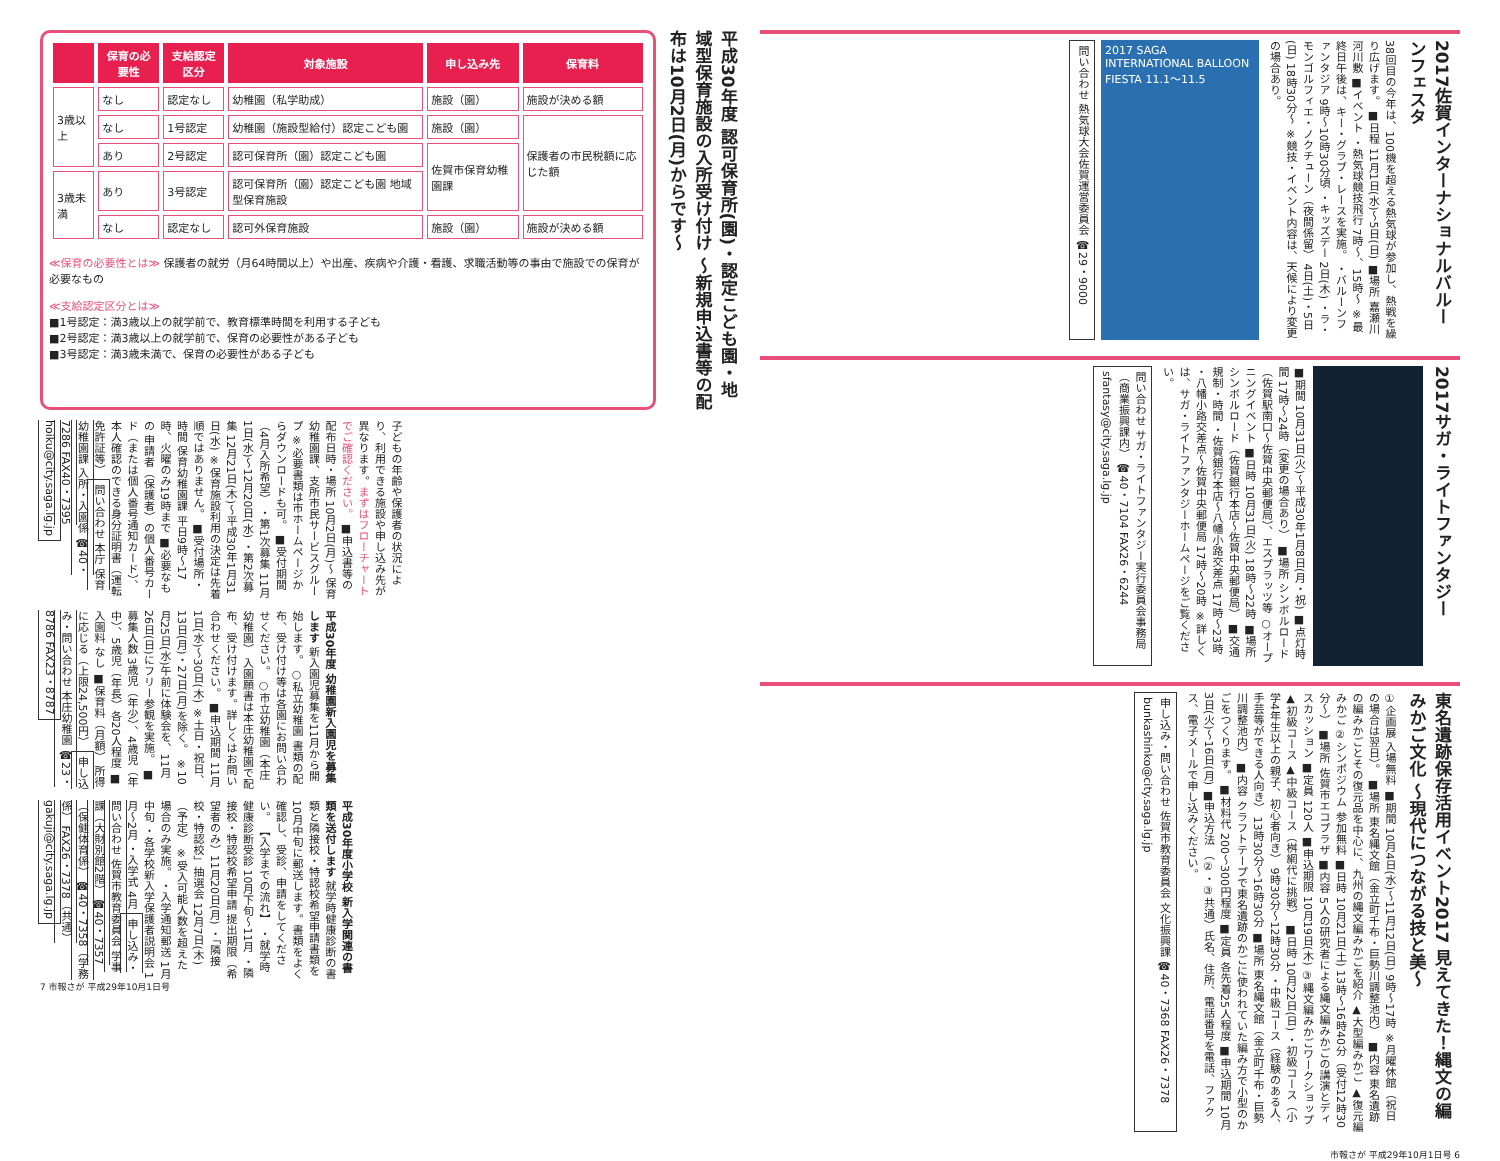平成30年度 認可保育所(園)・認定こども園・地域型保育施設の入所受け付け ～新規申込書等の配布は10月2日(月)からです～
| | 保育の必要性 | 支給認定区分 | 対象施設 | 申し込み先 | 保育料 |
| --- | --- | --- | --- | --- | --- |
| 3歳以上 | なし | 認定なし | 幼稚園（私学助成） | 施設（園） | 施設が決める額 |
| | なし | 1号認定 | 幼稚園（施設型給付）認定こども園 | 施設（園） | 保護者の市民税額に応じた額 |
| | あり | 2号認定 | 認可保育所（園）認定こども園 | 佐賀市保育幼稚園課 | |
| 3歳未満 | あり | 3号認定 | 認可保育所（園）認定こども園 地域型保育施設 | | |
| | なし | 認定なし | 認可外保育施設 | 施設（園） | 施設が決める額 |
≪保育の必要性とは≫ 保護者の就労（月64時間以上）や出産、疾病や介護・看護、求職活動等の事由で施設での保育が必要なもの
≪支給認定区分とは≫
■1号認定：満3歳以上の就学前で、教育標準時間を利用する子ども
■2号認定：満3歳以上の就学前で、保育の必要性がある子ども
■3号認定：満3歳未満で、保育の必要性がある子ども
子どもの年齢や保護者の状況により、利用できる施設や申し込み先が異なります。まずはフローチャートでご確認ください。 ■申込書等の配布日時・場所 10月2日(月)～ 保育幼稚園課、支所市民サービスグループ ※必要書類は市ホームページからダウンロードも可。 ■受付期間（4月入所希望） ・第1次募集 11月1日(水)～12月20日(水) ・第2次募集 12月21日(木)～平成30年1月31日(水) ※保育施設利用の決定は先着順ではありません。 ■受付場所・時間 保育幼稚園課 平日9時～17時、火曜のみ19時まで ■必要なもの 申請者（保護者）の個人番号カード（または個人番号通知カード）、本人確認のできる身分証明書（運転免許証等） 問い合わせ 本庁 保育幼稚園課 入所・入園係 ☎40・7286 FAX40・7395 hoiku@city.saga.lg.jp
平成30年度 幼稚園新入園児を募集します 新入園児募集を11月から開始します。 ○私立幼稚園 書類の配布、受け付け等は各園にお問い合わせください。 ○市立幼稚園（本庄幼稚園） 入園願書は本庄幼稚園で配布、受け付けます。詳しくはお問い合わせください。 ■申込期間 11月1日(水)～30日(木) ※土日・祝日、13日(月)・27日(月)を除く。 ※10月25日(水)午前に体験会を、11月26日(日)にフリー参観を実施。 ■募集人数 3歳児（年少）、4歳児（年中）、5歳児（年長）各20人程度 ■入園料 なし ■保育料（月額） 所得に応じる（上限24,500円） 申し込み・問い合わせ 本庄幼稚園 ☎23・8786 FAX23・8787
平成30年度小学校 新入学関連の書類を送付します 就学時健康診断の書類と隣接校・特認校希望申請書類を10月中旬に郵送します。書類をよく確認し、受診、申請をしてください。 【入学までの流れ】 ・就学時健康診断受診 10月下旬～11月 ・隣接校・特認校希望申請 提出期限（希望者のみ）11月20日(月) ・「隣接校・特認校」抽選会 12月7日(木)（予定） ※受入可能人数を超えた場合のみ実施。 ・入学通知郵送 1月中旬 ・各学校新入学保護者説明会 1月～2月 ・入学式 4月 申し込み・問い合わせ 佐賀市教育委員会 学事課（大財別館2階） ☎40・7357（保健体育係） ☎40・7358（学務係） FAX26・7378（共通） gakuji@city.saga.lg.jp
7 市報さが 平成29年10月1日号
2017佐賀インターナショナルバルーンフェスタ
38回目の今年は、100機を超える熱気球が参加し、熱戦を繰り広げます。 ■日程 11月1日(水)～5日(日) ■場所 嘉瀬川河川敷 ■イベント ・熱気球競技飛行 7時～、15時～ ※最終日午後は、キー・グラブ・レースを実施。 ・バルーンファンタジア 9時～10時30分頃 ・キッズデー 2日(木) ・ラ・モンゴルフィエ・ノクチューン（夜間係留） 4日(土)・5日(日) 18時30分～ ※競技・イベント内容は、天候により変更の場合あり。
2017 SAGA INTERNATIONAL BALLOON FIESTA 11.1～11.5
問い合わせ 熱気球大会佐賀運営委員会 ☎29・9000
2017サガ・ライトファンタジー
■期間 10月31日(火)～平成30年1月8日(月・祝) ■点灯時間 17時～24時（変更の場合あり） ■場所 シンボルロード（佐賀駅南口～佐賀中央郵便局）、エスプラッツ等 ○オープニングイベント ■日時 10月31日(火) 18時～22時 ■場所 シンボルロード（佐賀銀行本店～佐賀中央郵便局） ■交通規制・時間 ・佐賀銀行本店～八幡小路交差点 17時～23時 ・八幡小路交差点～佐賀中央郵便局 17時～20時 ※詳しくは、サガ・ライトファンタジーホームページをご覧ください。
問い合わせ サガ・ライトファンタジー実行委員会事務局（商業振興課内） ☎40・7104 FAX26・6244 sfantasy@city.saga.lg.jp
東名遺跡保存活用イベント2017 見えてきた！縄文の編みかご文化 ～現代につながる技と美～
①企画展 入場無料 ■期間 10月4日(水)～11月12日(日) 9時～17時 ※月曜休館（祝日の場合は翌日）。 ■場所 東名縄文館（金立町千布・巨勢川調整池内） ■内容 東名遺跡の編みかごとその復元品を中心に、九州の縄文編みかごを紹介 ▲大型編みかご ▲復元編みかご ②シンポジウム 参加無料 ■日時 10月21日(土) 13時～16時40分（受付12時30分～） ■場所 佐賀市エコプラザ ■内容 5人の研究者による縄文編みかごの講演とディスカッション ■定員 120人 ■申込期限 10月19日(木) ③縄文編みかごワークショップ ▲初級コース ▲中級コース（桝網代に挑戦） ■日時 10月22日(日) ・初級コース（小学4年生以上の親子、初心者向き） 9時30分～12時30分 ・中級コース（経験のある人、手芸等ができる人向き） 13時30分～16時30分 ■場所 東名縄文館（金立町千布・巨勢川調整池内） ■内容 クラフトテープで東名遺跡のかごに使われていた編み方で小型のかごをつくります。 ■材料代 200～300円程度 ■定員 各先着25人程度 ■申込期間 10月3日(火)～16日(月) ■申込方法 （②・③共通）氏名、住所、電話番号を電話、ファクス、電子メールで申し込みください。
申し込み・問い合わせ 佐賀市教育委員会 文化振興課 ☎40・7368 FAX26・7378 bunkashinko@city.saga.lg.jp
市報さが 平成29年10月1日号 6